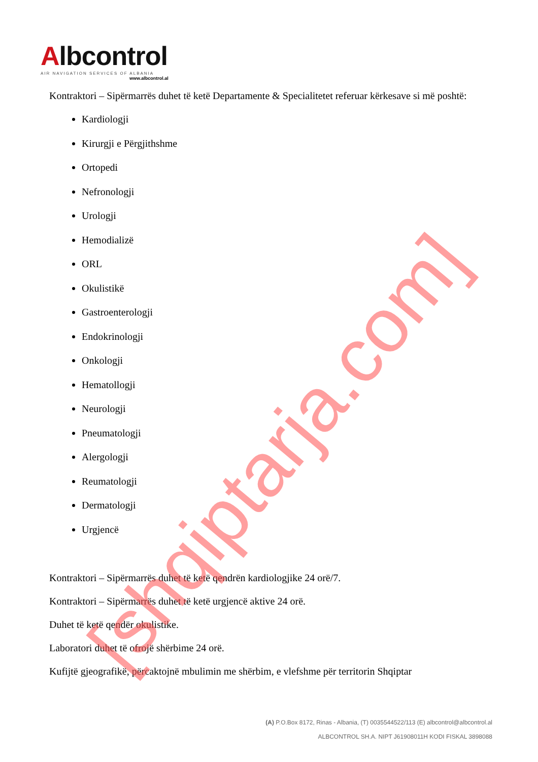Albcontrol
AIR NAVIGATION SERVICES OF ALBANIA
www.albcontrol.al
Kontraktori – Sipërmarrës duhet të ketë Departamente & Specialitetet referuar kërkesave si më poshtë:
Kardiologji
Kirurgji e Përgjithshme
Ortopedi
Nefronologji
Urologji
Hemodializë
ORL
Okulistikë
Gastroenterologji
Endokrinologji
Onkologji
Hematollogji
Neurologji
Pneumatologji
Alergologji
Reumatologji
Dermatologji
Urgjencë
Kontraktori – Sipërmarrës duhet të ketë qendrën kardiologjike 24 orë/7.
Kontraktori – Sipërmarrës duhet të ketë urgjencë aktive 24 orë.
Duhet të ketë qendër okulistike.
Laboratori duhet të ofrojë shërbime 24 orë.
Kufijtë gjeografikë, përcaktojnë mbulimin me shërbim, e vlefshme për territorin Shqiptar
(A) P.O.Box 8172, Rinas - Albania, (T) 0035544522/113 (E) albcontrol@albcontrol.al
ALBCONTROL SH.A. NIPT J61908011H KODI FISKAL 3898088
[shqiptarja.com]